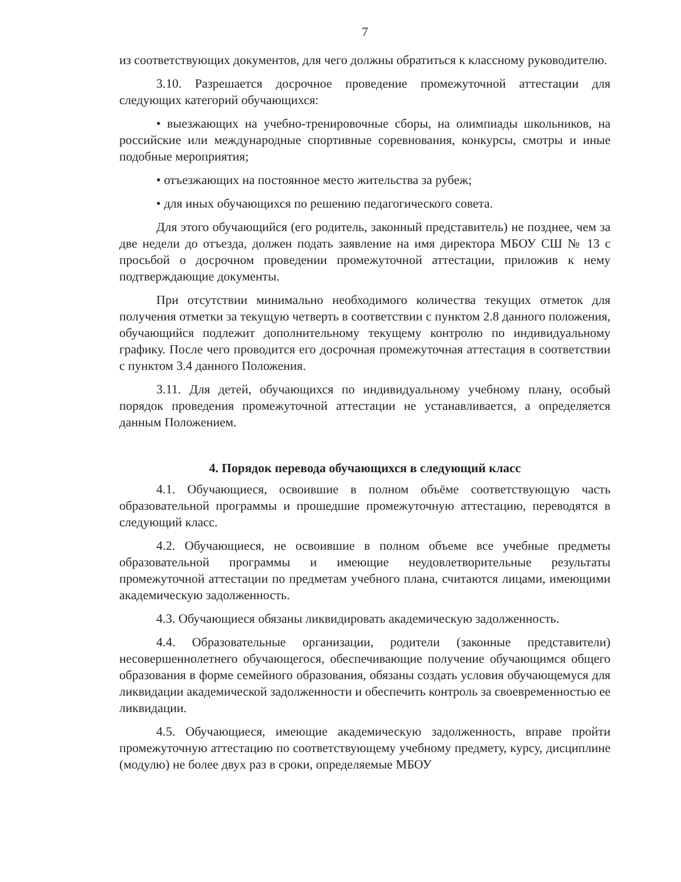7
из соответствующих документов, для чего должны обратиться к классному руководителю.
3.10. Разрешается досрочное проведение промежуточной аттестации для следующих категорий обучающихся:
• выезжающих на учебно-тренировочные сборы, на олимпиады школьников, на российские или международные спортивные соревнования, конкурсы, смотры и иные подобные мероприятия;
• отъезжающих на постоянное место жительства за рубеж;
• для иных обучающихся по решению педагогического совета.
Для этого обучающийся (его родитель, законный представитель) не позднее, чем за две недели до отъезда, должен подать заявление на имя директора МБОУ СШ № 13 с просьбой о досрочном проведении промежуточной аттестации, приложив к нему подтверждающие документы.
При отсутствии минимально необходимого количества текущих отметок для получения отметки за текущую четверть в соответствии с пунктом 2.8 данного положения, обучающийся подлежит дополнительному текущему контролю по индивидуальному графику. После чего проводится его досрочная промежуточная аттестация в соответствии с пунктом 3.4 данного Положения.
3.11. Для детей, обучающихся по индивидуальному учебному плану, особый порядок проведения промежуточной аттестации не устанавливается, а определяется данным Положением.
4. Порядок перевода обучающихся в следующий класс
4.1. Обучающиеся, освоившие в полном объёме соответствующую часть образовательной программы и прошедшие промежуточную аттестацию, переводятся в следующий класс.
4.2. Обучающиеся, не освоившие в полном объеме все учебные предметы образовательной программы и имеющие неудовлетворительные результаты промежуточной аттестации по предметам учебного плана, считаются лицами, имеющими академическую задолженность.
4.3. Обучающиеся обязаны ликвидировать академическую задолженность.
4.4. Образовательные организации, родители (законные представители) несовершеннолетнего обучающегося, обеспечивающие получение обучающимся общего образования в форме семейного образования, обязаны создать условия обучающемуся для ликвидации академической задолженности и обеспечить контроль за своевременностью ее ликвидации.
4.5. Обучающиеся, имеющие академическую задолженность, вправе пройти промежуточную аттестацию по соответствующему учебному предмету, курсу, дисциплине (модулю) не более двух раз в сроки, определяемые МБОУ